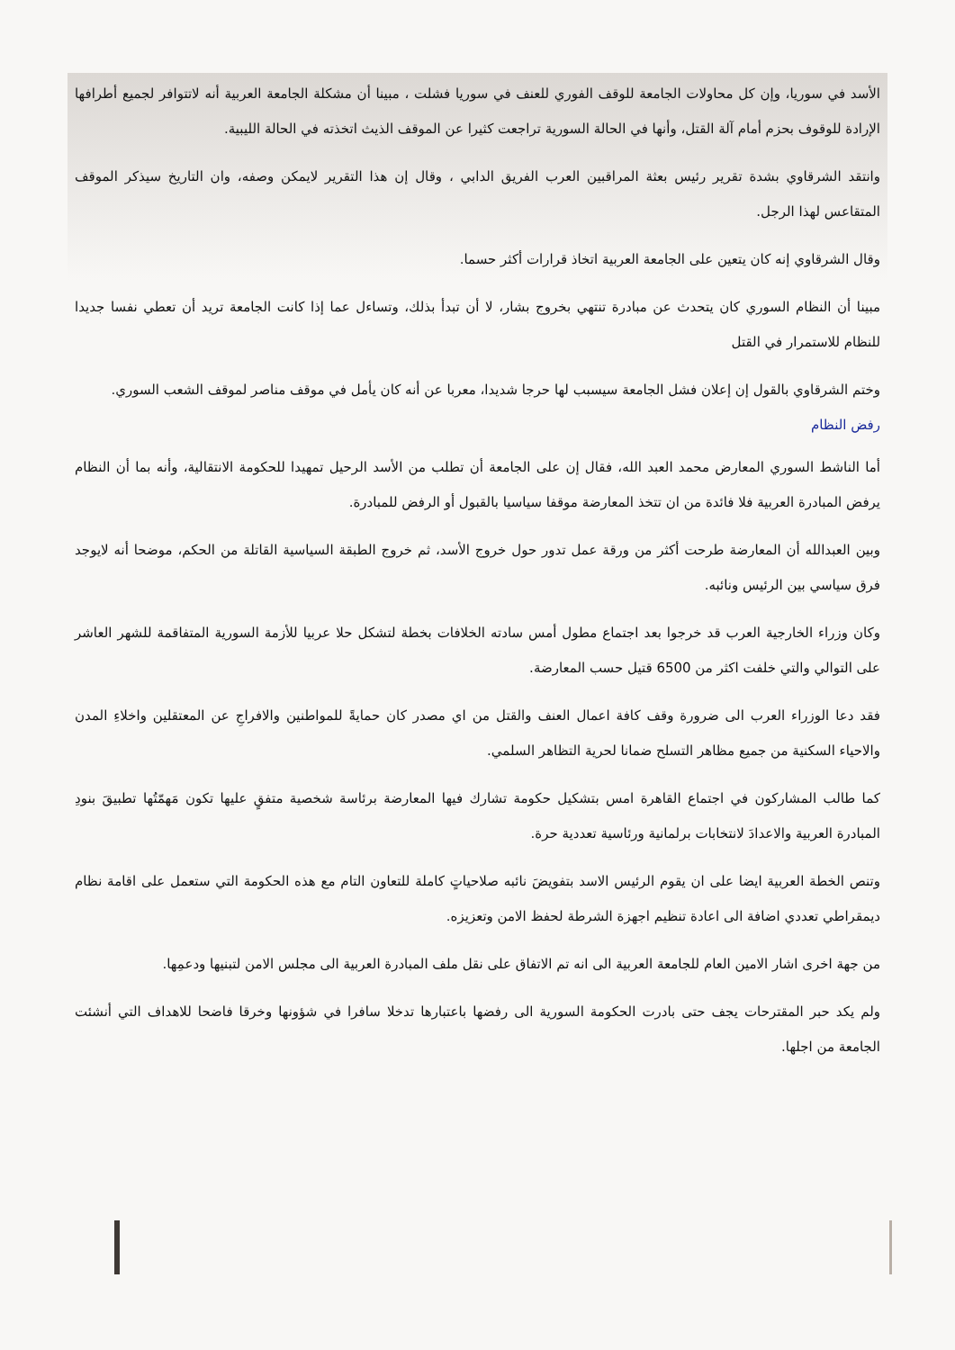الأسد في سوريا، وإن كل محاولات الجامعة للوقف الفوري للعنف في سوريا فشلت ، مبينا أن مشكلة الجامعة العربية أنه لاتتوافر لجميع أطرافها الإرادة للوقوف بحزم أمام آلة القتل، وأنها في الحالة السورية تراجعت كثيرا عن الموقف الذيث اتخذته في الحالة الليبية.
وانتقد الشرقاوي بشدة تقرير رئيس بعثة المراقبين العرب الفريق الدابي ، وقال إن هذا التقرير لايمكن وصفه، وان التاريخ سيذكر الموقف المتقاعس لهذا الرجل.
وقال الشرقاوي إنه كان يتعين على الجامعة العربية اتخاذ قرارات أكثر حسما.
مبينا أن النظام السوري كان يتحدث عن مبادرة تنتهي بخروج بشار، لا أن تبدأ بذلك، وتساءل عما إذا كانت الجامعة تريد أن تعطي نفسا جديدا للنظام للاستمرار في القتل
وختم الشرقاوي بالقول إن إعلان فشل الجامعة سيسبب لها حرجا شديدا، معربا عن أنه كان يأمل في موقف مناصر لموقف الشعب السوري.
رفض النظام
أما الناشط السوري المعارض محمد العبد الله، فقال إن على الجامعة أن تطلب من الأسد الرحيل تمهيدا للحكومة الانتقالية، وأنه بما أن النظام يرفض المبادرة العربية فلا فائدة من ان تتخذ المعارضة موقفا سياسيا بالقبول أو الرفض للمبادرة.
وبين العبدالله أن المعارضة طرحت أكثر من ورقة عمل تدور حول خروج الأسد، ثم خروج الطبقة السياسية القاتلة من الحكم، موضحا أنه لايوجد فرق سياسي بين الرئيس ونائبه.
وكان وزراء الخارجية العرب قد خرجوا بعد اجتماع مطول أمس سادته الخلافات بخطة لتشكل حلا عربيا للأزمة السورية المتفاقمة للشهر العاشر على التوالي والتي خلفت اكثر من 6500 قتيل حسب المعارضة.
فقد دعا الوزراء العرب الى ضرورة وقف كافة اعمال العنف والقتل من اي مصدر كان حمايةً للمواطنين والافراجِ عن المعتقلين واخلاءِ المدن والاحياء السكنية من جميع مظاهر التسلح ضمانا لحرية التظاهر السلمي.
كما طالب المشاركون في اجتماع القاهرة امس بتشكيل حكومة تشارك فيها المعارضة برئاسة شخصية متفقٍ عليها تكون مَهمّتُها تطبيقَ بنودِ المبادرة العربية والاعدادَ لانتخابات برلمانية ورئاسية تعددية حرة.
وتنص الخطة العربية ايضا على ان يقوم الرئيس الاسد بتفويضَ نائبه صلاحياتٍ كاملة للتعاون التام مع هذه الحكومة التي ستعمل على اقامة نظام ديمقراطي تعددي اضافة الى اعادة تنظيم اجهزة الشرطة لحفظ الامن وتعزيزه.
من جهة اخرى اشار الامين العام للجامعة العربية الى انه تم الاتفاق على نقل ملف المبادرة العربية الى مجلس الامن لتبنيها ودعمِها.
ولم يكد حبر المقترحات يجف حتى بادرت الحكومة السورية الى رفضها باعتبارها تدخلا سافرا في شؤونها وخرقا فاضحا للاهداف التي أنشئت الجامعة من اجلها.